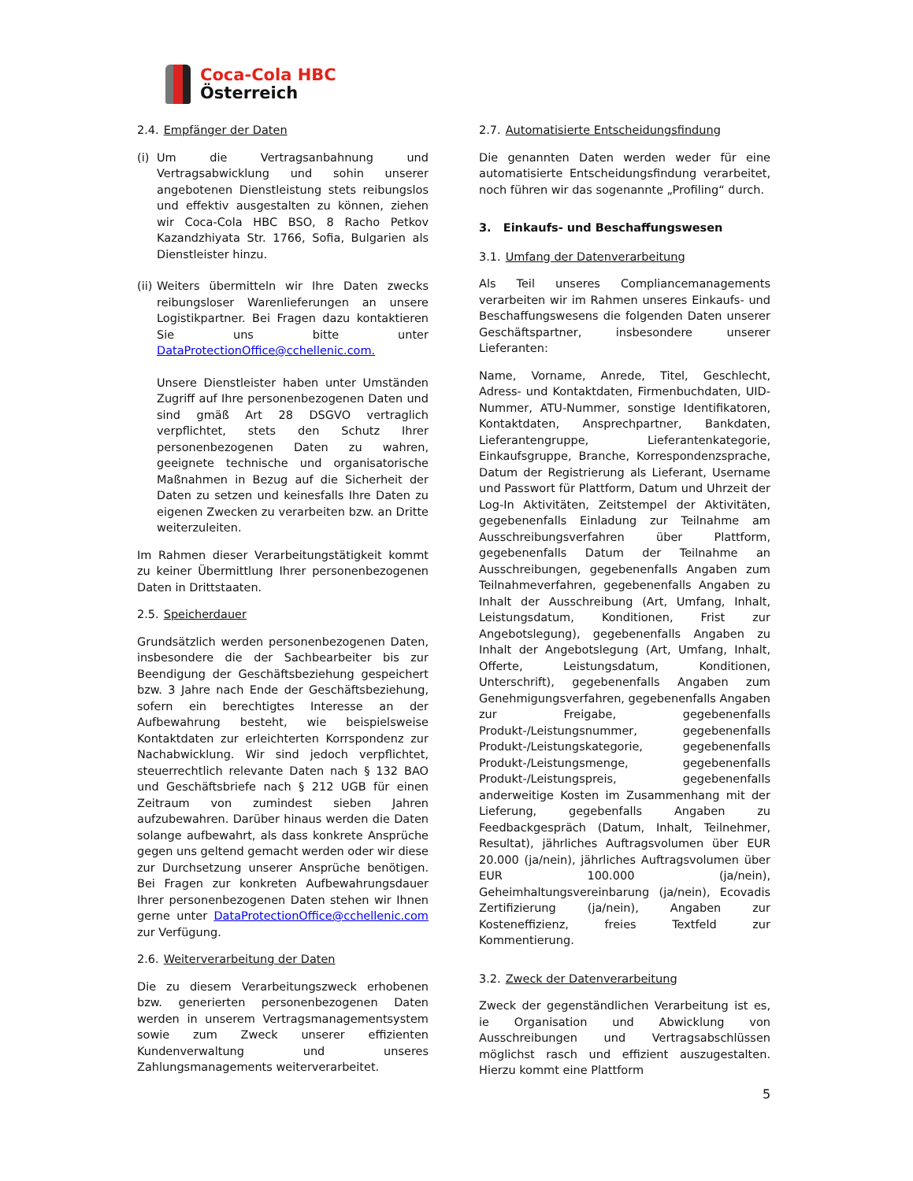Coca-Cola HBC
Österreich
2.4. Empfänger der Daten
(i)
Um die Vertragsanbahnung und Vertragsabwicklung und sohin unserer angebotenen Dienstleistung stets reibungslos und effektiv ausgestalten zu können, ziehen wir Coca-Cola HBC BSO, 8 Racho Petkov Kazandzhiyata Str. 1766, Sofia, Bulgarien als Dienstleister hinzu.
(ii)
Weiters übermitteln wir Ihre Daten zwecks reibungsloser Warenlieferungen an unsere Logistikpartner. Bei Fragen dazu kontaktieren Sie uns bitte unter DataProtectionOffice@cchellenic.com.
Unsere Dienstleister haben unter Umständen Zugriff auf Ihre personenbezogenen Daten und sind gmäß Art 28 DSGVO vertraglich verpflichtet, stets den Schutz Ihrer personenbezogenen Daten zu wahren, geeignete technische und organisatorische Maßnahmen in Bezug auf die Sicherheit der Daten zu setzen und keinesfalls Ihre Daten zu eigenen Zwecken zu verarbeiten bzw. an Dritte weiterzuleiten.
Im Rahmen dieser Verarbeitungstätigkeit kommt zu keiner Übermittlung Ihrer personenbezogenen Daten in Drittstaaten.
2.5. Speicherdauer
Grundsätzlich werden personenbezogenen Daten, insbesondere die der Sachbearbeiter bis zur Beendigung der Geschäftsbeziehung gespeichert bzw. 3 Jahre nach Ende der Geschäftsbeziehung, sofern ein berechtigtes Interesse an der Aufbewahrung besteht, wie beispielsweise Kontaktdaten zur erleichterten Korrspondenz zur Nachabwicklung. Wir sind jedoch verpflichtet, steuerrechtlich relevante Daten nach § 132 BAO und Geschäftsbriefe nach § 212 UGB für einen Zeitraum von zumindest sieben Jahren aufzubewahren. Darüber hinaus werden die Daten solange aufbewahrt, als dass konkrete Ansprüche gegen uns geltend gemacht werden oder wir diese zur Durchsetzung unserer Ansprüche benötigen. Bei Fragen zur konkreten Aufbewahrungsdauer Ihrer personenbezogenen Daten stehen wir Ihnen gerne unter DataProtectionOffice@cchellenic.com zur Verfügung.
2.6. Weiterverarbeitung der Daten
Die zu diesem Verarbeitungszweck erhobenen bzw. generierten personenbezogenen Daten werden in unserem Vertragsmanagementsystem sowie zum Zweck unserer effizienten Kundenverwaltung und unseres Zahlungsmanagements weiterverarbeitet.
2.7. Automatisierte Entscheidungsfindung
Die genannten Daten werden weder für eine automatisierte Entscheidungsfindung verarbeitet, noch führen wir das sogenannte „Profiling“ durch.
3. Einkaufs- und Beschaffungswesen
3.1. Umfang der Datenverarbeitung
Als Teil unseres Compliancemanagements verarbeiten wir im Rahmen unseres Einkaufs- und Beschaffungswesens die folgenden Daten unserer Geschäftspartner, insbesondere unserer Lieferanten:
Name, Vorname, Anrede, Titel, Geschlecht, Adress- und Kontaktdaten, Firmenbuchdaten, UID-Nummer, ATU-Nummer, sonstige Identifikatoren, Kontaktdaten, Ansprechpartner, Bankdaten, Lieferantengruppe, Lieferantenkategorie, Einkaufsgruppe, Branche, Korrespondenzsprache, Datum der Registrierung als Lieferant, Username und Passwort für Plattform, Datum und Uhrzeit der Log-In Aktivitäten, Zeitstempel der Aktivitäten, gegebenenfalls Einladung zur Teilnahme am Ausschreibungsverfahren über Plattform, gegebenenfalls Datum der Teilnahme an Ausschreibungen, gegebenenfalls Angaben zum Teilnahmeverfahren, gegebenenfalls Angaben zu Inhalt der Ausschreibung (Art, Umfang, Inhalt, Leistungsdatum, Konditionen, Frist zur Angebotslegung), gegebenenfalls Angaben zu Inhalt der Angebotslegung (Art, Umfang, Inhalt, Offerte, Leistungsdatum, Konditionen, Unterschrift), gegebenenfalls Angaben zum Genehmigungsverfahren, gegebenenfalls Angaben zur Freigabe, gegebenenfalls Produkt-/Leistungsnummer, gegebenenfalls Produkt-/Leistungskategorie, gegebenenfalls Produkt-/Leistungsmenge, gegebenenfalls Produkt-/Leistungspreis, gegebenenfalls anderweitige Kosten im Zusammenhang mit der Lieferung, gegebenfalls Angaben zu Feedbackgespräch (Datum, Inhalt, Teilnehmer, Resultat), jährliches Auftragsvolumen über EUR 20.000 (ja/nein), jährliches Auftragsvolumen über EUR 100.000 (ja/nein), Geheimhaltungsvereinbarung (ja/nein), Ecovadis Zertifizierung (ja/nein), Angaben zur Kosteneffizienz, freies Textfeld zur Kommentierung.
3.2. Zweck der Datenverarbeitung
Zweck der gegenständlichen Verarbeitung ist es, ie Organisation und Abwicklung von Ausschreibungen und Vertragsabschlüssen möglichst rasch und effizient auszugestalten. Hierzu kommt eine Plattform
5